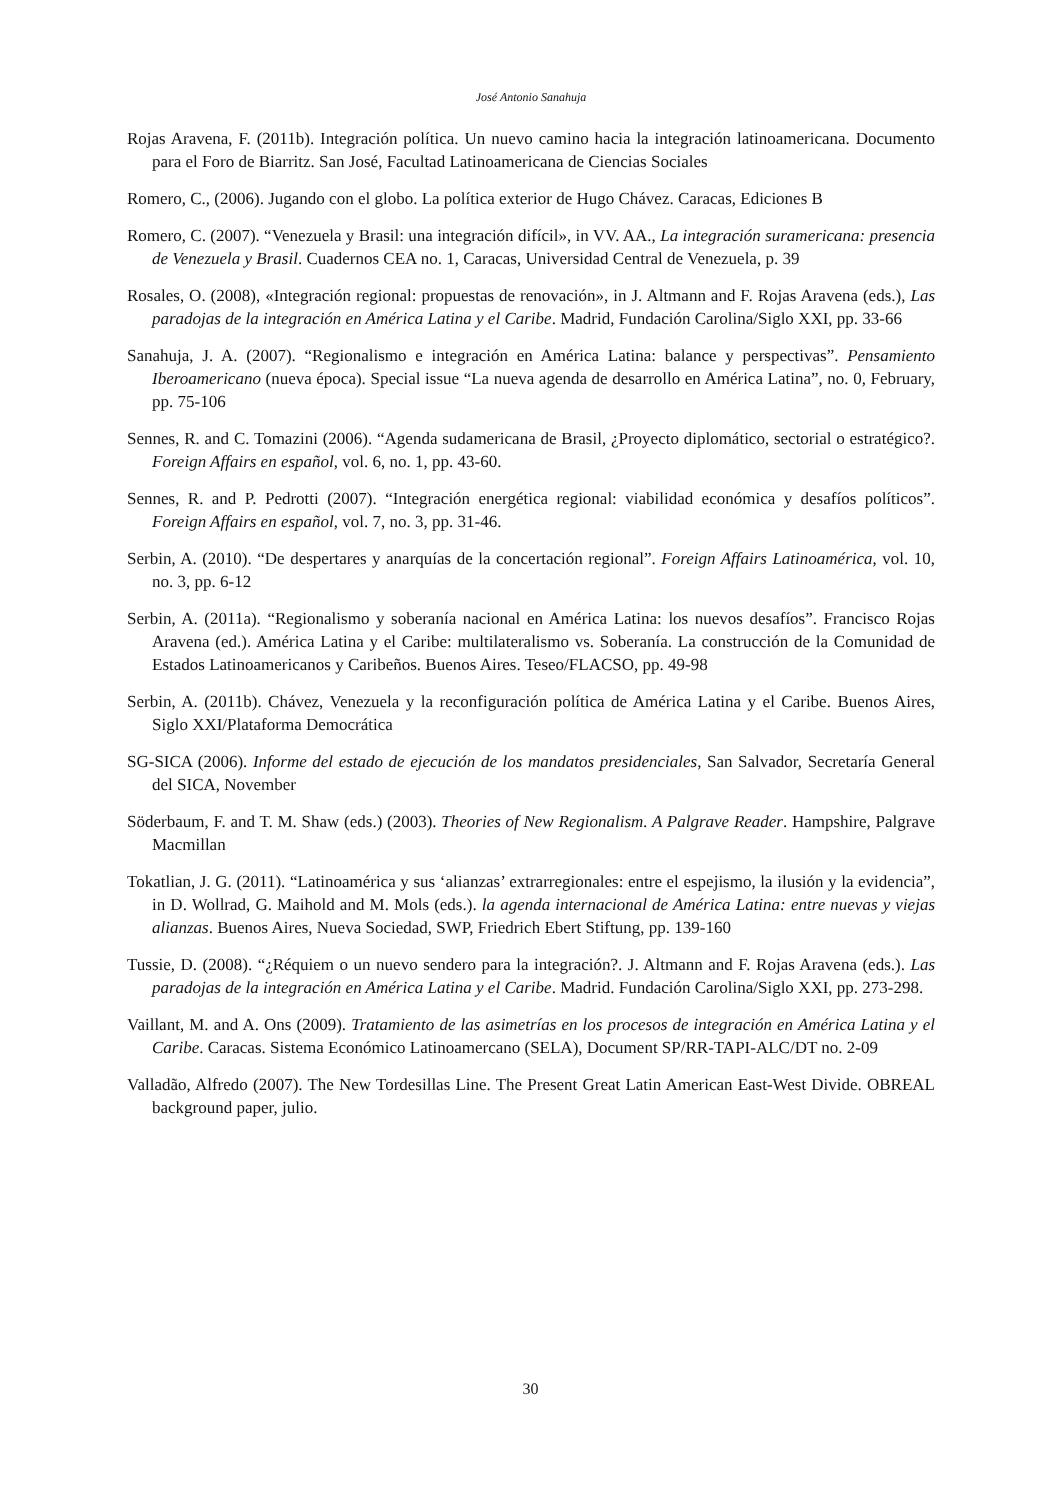José Antonio Sanahuja
Rojas Aravena, F. (2011b). Integración política. Un nuevo camino hacia la integración latinoamericana. Documento para el Foro de Biarritz. San José, Facultad Latinoamericana de Ciencias Sociales
Romero, C., (2006). Jugando con el globo. La política exterior de Hugo Chávez. Caracas, Ediciones B
Romero, C. (2007). “Venezuela y Brasil: una integración difícil», in VV. AA., La integración suramericana: presencia de Venezuela y Brasil. Cuadernos CEA no. 1, Caracas, Universidad Central de Venezuela, p. 39
Rosales, O. (2008), «Integración regional: propuestas de renovación», in J. Altmann and F. Rojas Aravena (eds.), Las paradojas de la integración en América Latina y el Caribe. Madrid, Fundación Carolina/Siglo XXI, pp. 33-66
Sanahuja, J. A. (2007). “Regionalismo e integración en América Latina: balance y perspectivas”. Pensamiento Iberoamericano (nueva época). Special issue “La nueva agenda de desarrollo en América Latina”, no. 0, February, pp. 75-106
Sennes, R. and C. Tomazini (2006). “Agenda sudamericana de Brasil, ¿Proyecto diplomático, sectorial o estratégico?. Foreign Affairs en español, vol. 6, no. 1, pp. 43-60.
Sennes, R. and P. Pedrotti (2007). “Integración energética regional: viabilidad económica y desafíos políticos”. Foreign Affairs en español, vol. 7, no. 3, pp. 31-46.
Serbin, A. (2010). “De despertares y anarquías de la concertación regional”. Foreign Affairs Latinoamérica, vol. 10, no. 3, pp. 6-12
Serbin, A. (2011a). “Regionalismo y soberanía nacional en América Latina: los nuevos desafíos”. Francisco Rojas Aravena (ed.). América Latina y el Caribe: multilateralismo vs. Soberanía. La construcción de la Comunidad de Estados Latinoamericanos y Caribeños. Buenos Aires. Teseo/FLACSO, pp. 49-98
Serbin, A. (2011b). Chávez, Venezuela y la reconfiguración política de América Latina y el Caribe. Buenos Aires, Siglo XXI/Plataforma Democrática
SG-SICA (2006). Informe del estado de ejecución de los mandatos presidenciales, San Salvador, Secretaría General del SICA, November
Söderbaum, F. and T. M. Shaw (eds.) (2003). Theories of New Regionalism. A Palgrave Reader. Hampshire, Palgrave Macmillan
Tokatlian, J. G. (2011). “Latinoamérica y sus ‘alianzas’ extrarregionales: entre el espejismo, la ilusión y la evidencia”, in D. Wollrad, G. Maihold and M. Mols (eds.). la agenda internacional de América Latina: entre nuevas y viejas alianzas. Buenos Aires, Nueva Sociedad, SWP, Friedrich Ebert Stiftung, pp. 139-160
Tussie, D. (2008). “¿Réquiem o un nuevo sendero para la integración?. J. Altmann and F. Rojas Aravena (eds.). Las paradojas de la integración en América Latina y el Caribe. Madrid. Fundación Carolina/Siglo XXI, pp. 273-298.
Vaillant, M. and A. Ons (2009). Tratamiento de las asimetrías en los procesos de integración en América Latina y el Caribe. Caracas. Sistema Económico Latinoamercano (SELA), Document SP/RR-TAPI-ALC/DT no. 2-09
Valladão, Alfredo (2007). The New Tordesillas Line. The Present Great Latin American East-West Divide. OBREAL background paper, julio.
30